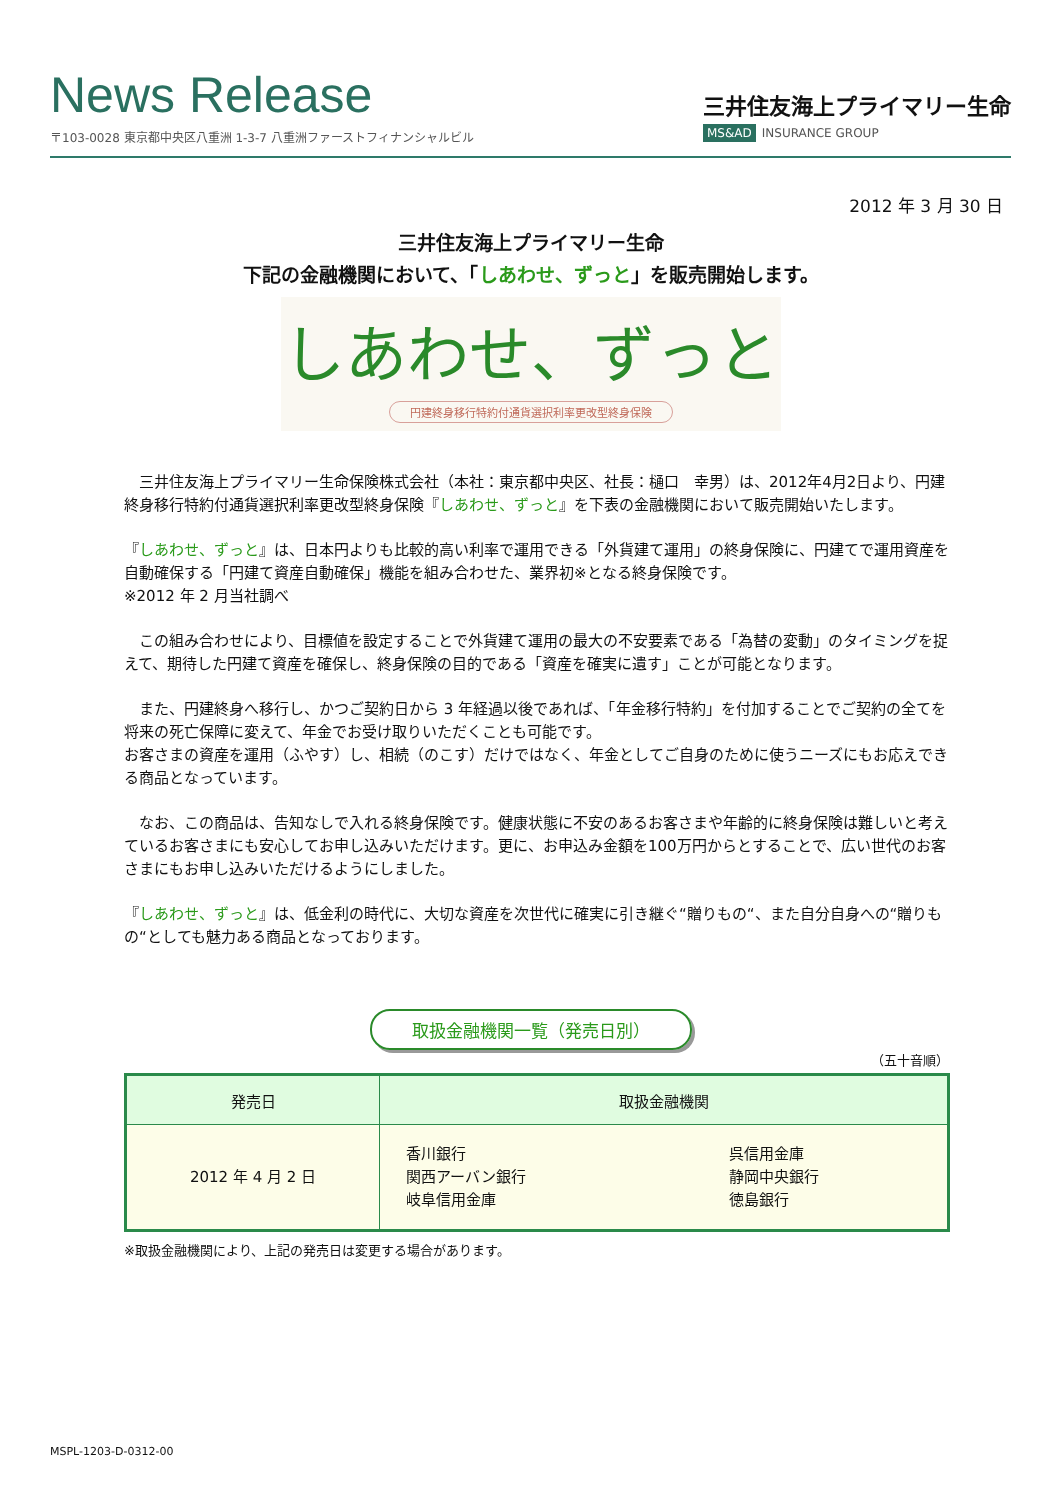News Release
〒103-0028 東京都中央区八重洲 1-3-7 八重洲ファーストフィナンシャルビル
三井住友海上プライマリー生命
MS&AD INSURANCE GROUP
2012 年 3 月 30 日
三井住友海上プライマリー生命
下記の金融機関において、「しあわせ、ずっと」を販売開始します。
しあわせ、ずっと
円建終身移行特約付通貨選択利率更改型終身保険
　三井住友海上プライマリー生命保険株式会社（本社：東京都中央区、社長：樋口　幸男）は、2012年4月2日より、円建終身移行特約付通貨選択利率更改型終身保険『しあわせ、ずっと』を下表の金融機関において販売開始いたします。
『しあわせ、ずっと』は、日本円よりも比較的高い利率で運用できる「外貨建て運用」の終身保険に、円建てで運用資産を自動確保する「円建て資産自動確保」機能を組み合わせた、業界初※となる終身保険です。
※2012 年 2 月当社調べ
　この組み合わせにより、目標値を設定することで外貨建て運用の最大の不安要素である「為替の変動」のタイミングを捉えて、期待した円建て資産を確保し、終身保険の目的である「資産を確実に遺す」ことが可能となります。
　また、円建終身へ移行し、かつご契約日から 3 年経過以後であれば、「年金移行特約」を付加することでご契約の全てを将来の死亡保障に変えて、年金でお受け取りいただくことも可能です。
お客さまの資産を運用（ふやす）し、相続（のこす）だけではなく、年金としてご自身のために使うニーズにもお応えできる商品となっています。
　なお、この商品は、告知なしで入れる終身保険です。健康状態に不安のあるお客さまや年齢的に終身保険は難しいと考えているお客さまにも安心してお申し込みいただけます。更に、お申込み金額を100万円からとすることで、広い世代のお客さまにもお申し込みいただけるようにしました。
『しあわせ、ずっと』は、低金利の時代に、大切な資産を次世代に確実に引き継ぐ“贈りもの“、また自分自身への“贈りもの“としても魅力ある商品となっております。
取扱金融機関一覧（発売日別）
（五十音順）
| 発売日 | 取扱金融機関 | |
| --- | --- | --- |
| 2012 年 4 月 2 日 | 香川銀行 関西アーバン銀行 岐阜信用金庫 | 呉信用金庫 静岡中央銀行 徳島銀行 |
※取扱金融機関により、上記の発売日は変更する場合があります。
MSPL-1203-D-0312-00